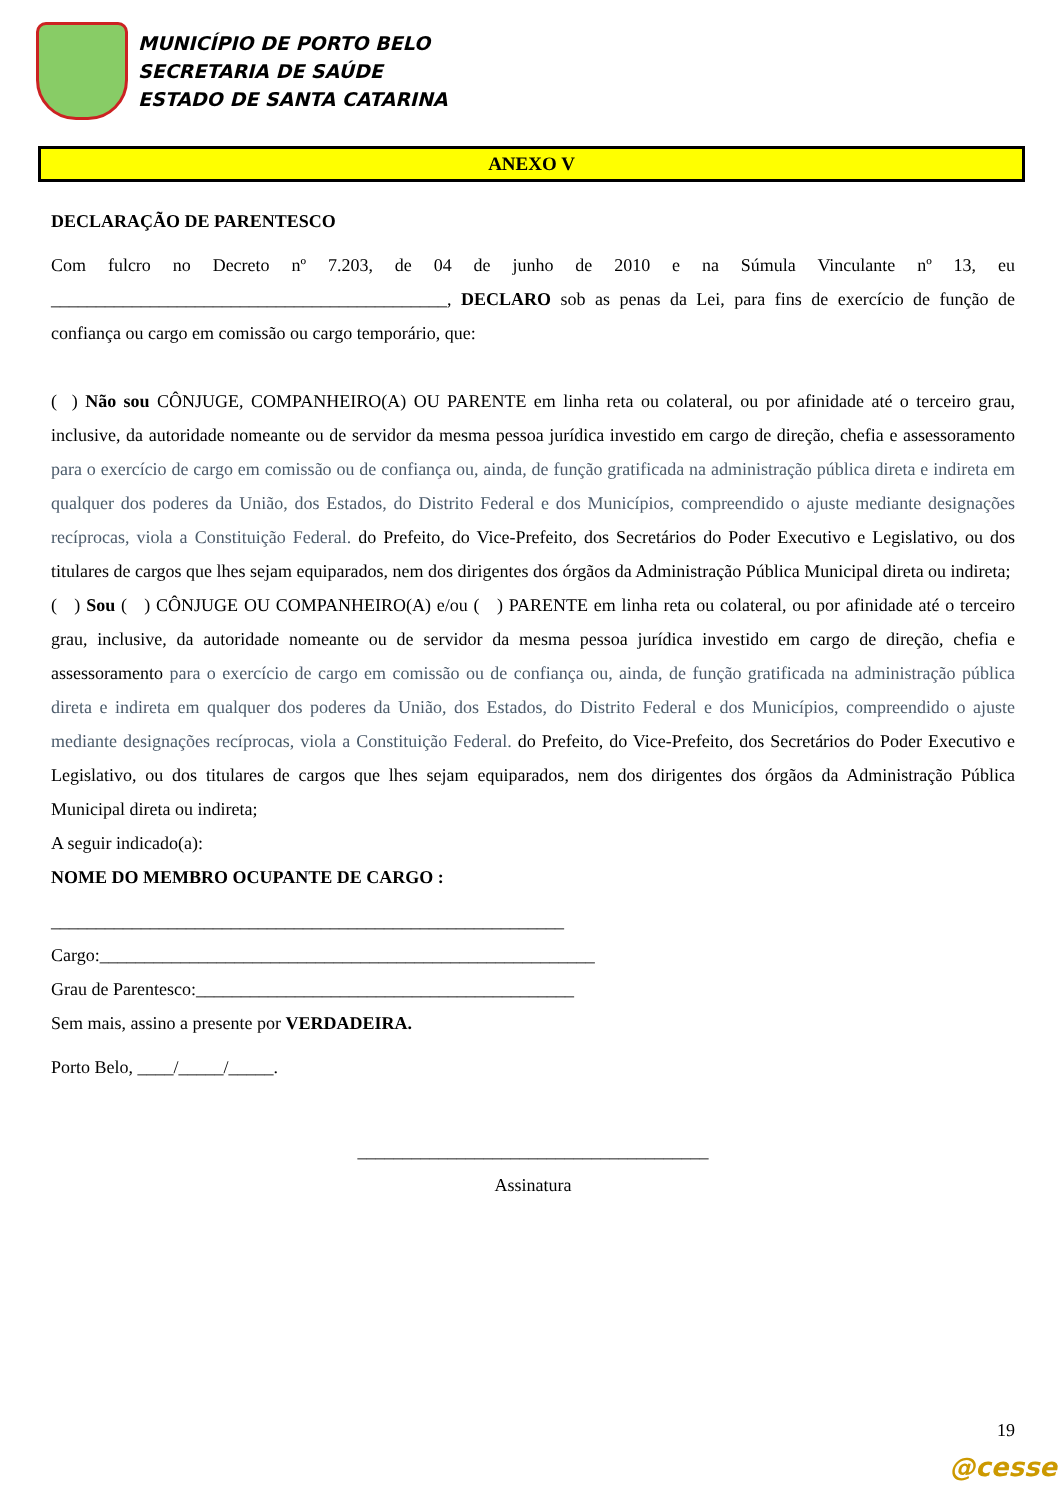MUNICÍPIO DE PORTO BELO
SECRETARIA DE SAÚDE
ESTADO DE SANTA CATARINA
ANEXO V
DECLARAÇÃO DE PARENTESCO
Com fulcro no Decreto nº 7.203, de 04 de junho de 2010 e na Súmula Vinculante nº 13, eu ____________________________________________, DECLARO sob as penas da Lei, para fins de exercício de função de confiança ou cargo em comissão ou cargo temporário, que:
( ) Não sou CÔNJUGE, COMPANHEIRO(A) OU PARENTE em linha reta ou colateral, ou por afinidade até o terceiro grau, inclusive, da autoridade nomeante ou de servidor da mesma pessoa jurídica investido em cargo de direção, chefia e assessoramento para o exercício de cargo em comissão ou de confiança ou, ainda, de função gratificada na administração pública direta e indireta em qualquer dos poderes da União, dos Estados, do Distrito Federal e dos Municípios, compreendido o ajuste mediante designações recíprocas, viola a Constituição Federal. do Prefeito, do Vice-Prefeito, dos Secretários do Poder Executivo e Legislativo, ou dos titulares de cargos que lhes sejam equiparados, nem dos dirigentes dos órgãos da Administração Pública Municipal direta ou indireta;
( ) Sou ( ) CÔNJUGE OU COMPANHEIRO(A) e/ou ( ) PARENTE em linha reta ou colateral, ou por afinidade até o terceiro grau, inclusive, da autoridade nomeante ou de servidor da mesma pessoa jurídica investido em cargo de direção, chefia e assessoramento para o exercício de cargo em comissão ou de confiança ou, ainda, de função gratificada na administração pública direta e indireta em qualquer dos poderes da União, dos Estados, do Distrito Federal e dos Municípios, compreendido o ajuste mediante designações recíprocas, viola a Constituição Federal. do Prefeito, do Vice-Prefeito, dos Secretários do Poder Executivo e Legislativo, ou dos titulares de cargos que lhes sejam equiparados, nem dos dirigentes dos órgãos da Administração Pública Municipal direta ou indireta;
A seguir indicado(a):
NOME DO MEMBRO OCUPANTE DE CARGO :
_________________________________________________________
Cargo:_______________________________________________________
Grau de Parentesco:__________________________________________
Sem mais, assino a presente por VERDADEIRA.
Porto Belo, ____/_____/_____.
_______________________________________
Assinatura
19
@cesse